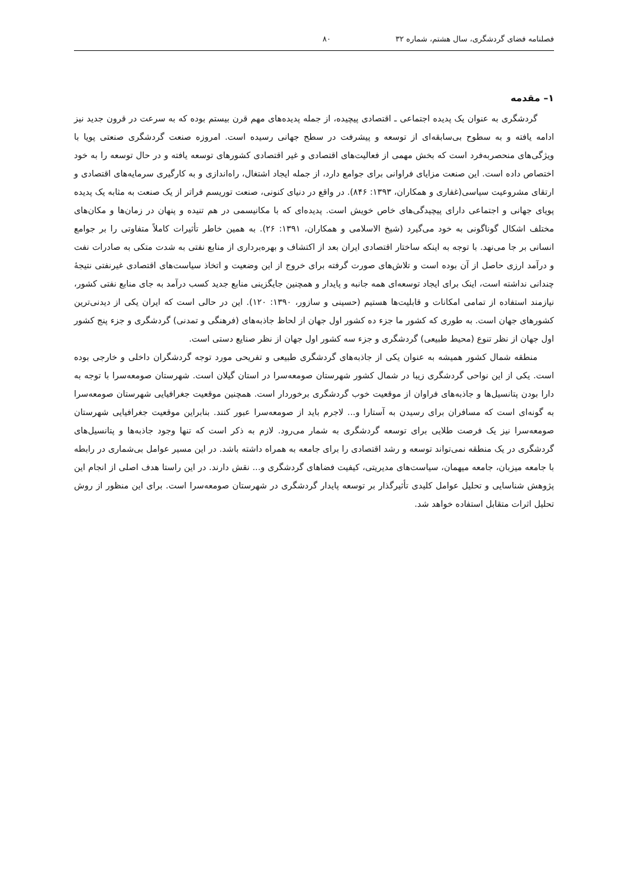فصلنامه فضای گردشگری، سال هشتم، شماره ۳۲ ۸۰
۱– مقدمه
گردشگری به عنوان یک پدیده اجتماعی ـ اقتصادی پیچیده، از جمله پدیده‌های مهم قرن بیستم بوده که به سرعت در قرون جدید نیز ادامه یافته و به سطوح بی‌سابقه‌ای از توسعه و پیشرفت در سطح جهانی رسیده است. امروزه صنعت گردشگری صنعتی پویا با ویژگی‌های منحصربه‌فرد است که بخش مهمی از فعالیت‌های اقتصادی و غیر اقتصادی کشورهای توسعه یافته و در حال توسعه را به خود اختصاص داده است. این صنعت مزایای فراوانی برای جوامع دارد، از جمله ایجاد اشتغال، راه‌اندازی و به کارگیری سرمایه‌های اقتصادی و ارتقای مشروعیت سیاسی(غفاری و همکاران، ۱۳۹۳: ۸۴۶). در واقع در دنیای کنونی، صنعت توریسم فراتر از یک صنعت به مثابه یک پدیده پویای جهانی و اجتماعی دارای پیچیدگی‌های خاص خویش است. پدیده‌ای که با مکانیسمی در هم تنیده و پنهان در زمان‌ها و مکان‌های مختلف اشکال گوناگونی به خود می‌گیرد (شیخ الاسلامی و همکاران، ۱۳۹۱: ۲۶). به همین خاطر تأثیرات کاملاً متفاوتی را بر جوامع انسانی بر جا می‌نهد. با توجه به اینکه ساختار اقتصادی ایران بعد از اکتشاف و بهره‌برداری از منابع نفتی به شدت متکی به صادرات نفت و درآمد ارزی حاصل از آن بوده است و تلاش‌های صورت گرفته برای خروج از این وضعیت و اتخاذ سیاست‌های اقتصادی غیرنفتی نتیجهٔ چندانی نداشته است، اینک برای ایجاد توسعه‌ای همه جانبه و پایدار و همچنین جایگزینی منابع جدید کسب درآمد به جای منابع نفتی کشور، نیازمند استفاده از تمامی امکانات و قابلیت‌ها هستیم (حسینی و سازور، ۱۳۹۰: ۱۲۰). این در حالی است که ایران یکی از دیدنی‌ترین کشورهای جهان است. به طوری که کشور ما جزء ده کشور اول جهان از لحاظ جاذبه‌های (فرهنگی و تمدنی) گردشگری و جزء پنج کشور اول جهان از نظر تنوع (محیط طبیعی) گردشگری و جزء سه کشور اول جهان از نظر صنایع دستی است.
منطقه شمال کشور همیشه به عنوان یکی از جاذبه‌های گردشگری طبیعی و تفریحی مورد توجه گردشگران داخلی و خارجی بوده است. یکی از این نواحی گردشگری زیبا در شمال کشور شهرستان صومعه‌سرا در استان گیلان است. شهرستان صومعه‌سرا با توجه به دارا بودن پتانسیل‌ها و جاذبه‌های فراوان از موقعیت خوب گردشگری برخوردار است. همچنین موقعیت جغرافیایی شهرستان صومعه‌سرا به گونه‌ای است که مسافران برای رسیدن به آستارا و... لاجرم باید از صومعه‌سرا عبور کنند. بنابراین موقعیت جغرافیایی شهرستان صومعه‌سرا نیز یک فرصت طلایی برای توسعه گردشگری به شمار می‌رود. لازم به ذکر است که تنها وجود جاذبه‌ها و پتانسیل‌های گردشگری در یک منطقه نمی‌تواند توسعه و رشد اقتصادی را برای جامعه به همراه داشته باشد. در این مسیر عوامل بی‌شماری در رابطه با جامعه میزبان، جامعه میهمان، سیاست‌های مدیریتی، کیفیت فضاهای گردشگری و... نقش دارند. در این راستا هدف اصلی از انجام این پژوهش شناسایی و تحلیل عوامل کلیدی تأثیرگذار بر توسعه پایدار گردشگری در شهرستان صومعه‌سرا است. برای این منظور از روش تحلیل اثرات متقابل استفاده خواهد شد.